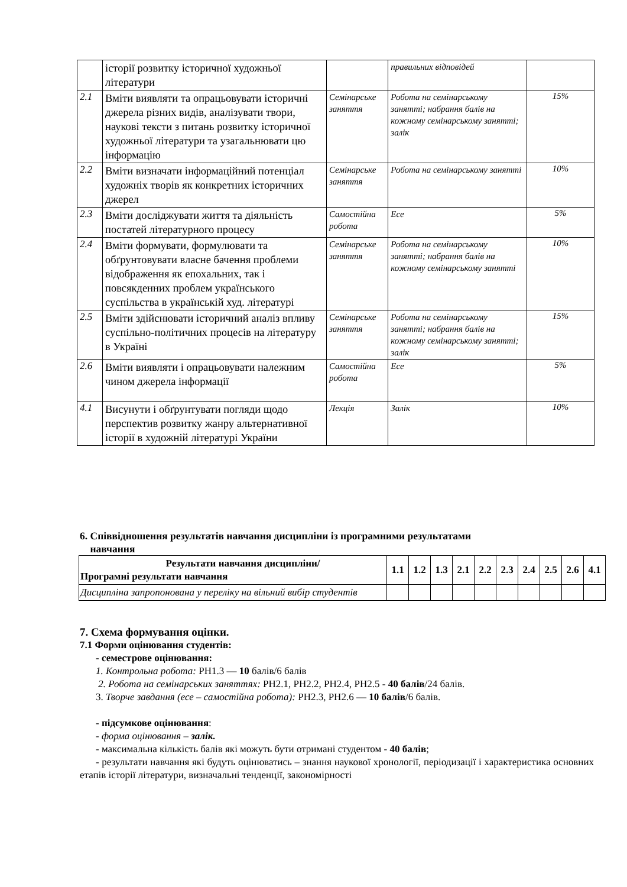| | історії розвитку історичної художньої літератури | | правильних відповідей | |
| 2.1 | Вміти виявляти та опрацьовувати історичні джерела різних видів, аналізувати твори, наукові тексти з питань розвитку історичної художньої літератури та узагальнювати цю інформацію | Семінарське заняття | Робота на семінарському занятті; набрання балів на кожному семінарському занятті; залік | 15% |
| 2.2 | Вміти визначати інформаційний потенціал художніх творів як конкретних історичних джерел | Семінарське заняття | Робота на семінарському занятті | 10% |
| 2.3 | Вміти досліджувати життя та діяльність постатей літературного процесу | Самостійна робота | Есе | 5% |
| 2.4 | Вміти формувати, формулювати та обґрунтовувати власне бачення проблеми відображення як епохальних, так і повсякденних проблем українського суспільства в українській худ. літературі | Семінарське заняття | Робота на семінарському занятті; набрання балів на кожному семінарському занятті | 10% |
| 2.5 | Вміти здійснювати історичний аналіз впливу суспільно-політичних процесів на літературу в Україні | Семінарське заняття | Робота на семінарському занятті; набрання балів на кожному семінарському занятті; залік | 15% |
| 2.6 | Вміти виявляти і опрацьовувати належним чином джерела інформації | Самостійна робота | Есе | 5% |
| 4.1 | Висунути і обґрунтувати погляди щодо перспектив розвитку жанру альтернативної історії в художній літературі України | Лекція | Залік | 10% |
6. Співвідношення результатів навчання дисципліни із програмними результатами
навчання
| Результати навчання дисципліни/ Програмні результати навчання | 1.1 | 1.2 | 1.3 | 2.1 | 2.2 | 2.3 | 2.4 | 2.5 | 2.6 | 4.1 |
| --- | --- | --- | --- | --- | --- | --- | --- | --- | --- | --- |
| Дисципліна запропонована у переліку на вільний вибір студентів | | | | | | | | | | |
7. Схема формування оцінки.
7.1 Форми оцінювання студентів:
- семестрове оцінювання:
1. Контрольна робота: РН1.3 — 10 балів/6 балів
2. Робота на семінарських заняттях: РН2.1, РН2.2, РН2.4, РН2.5 - 40 балів/24 балів.
3. Творче завдання (есе – самостійна робота): РН2.3, РН2.6 — 10 балів/6 балів.
- підсумкове оцінювання:
- форма оцінювання – залік.
- максимальна кількість балів які можуть бути отримані студентом - 40 балів;
- результати навчання які будуть оцінюватись – знання наукової хронології, періодизації і характеристика основних етапів історії літератури, визначальні тенденції, закономірності